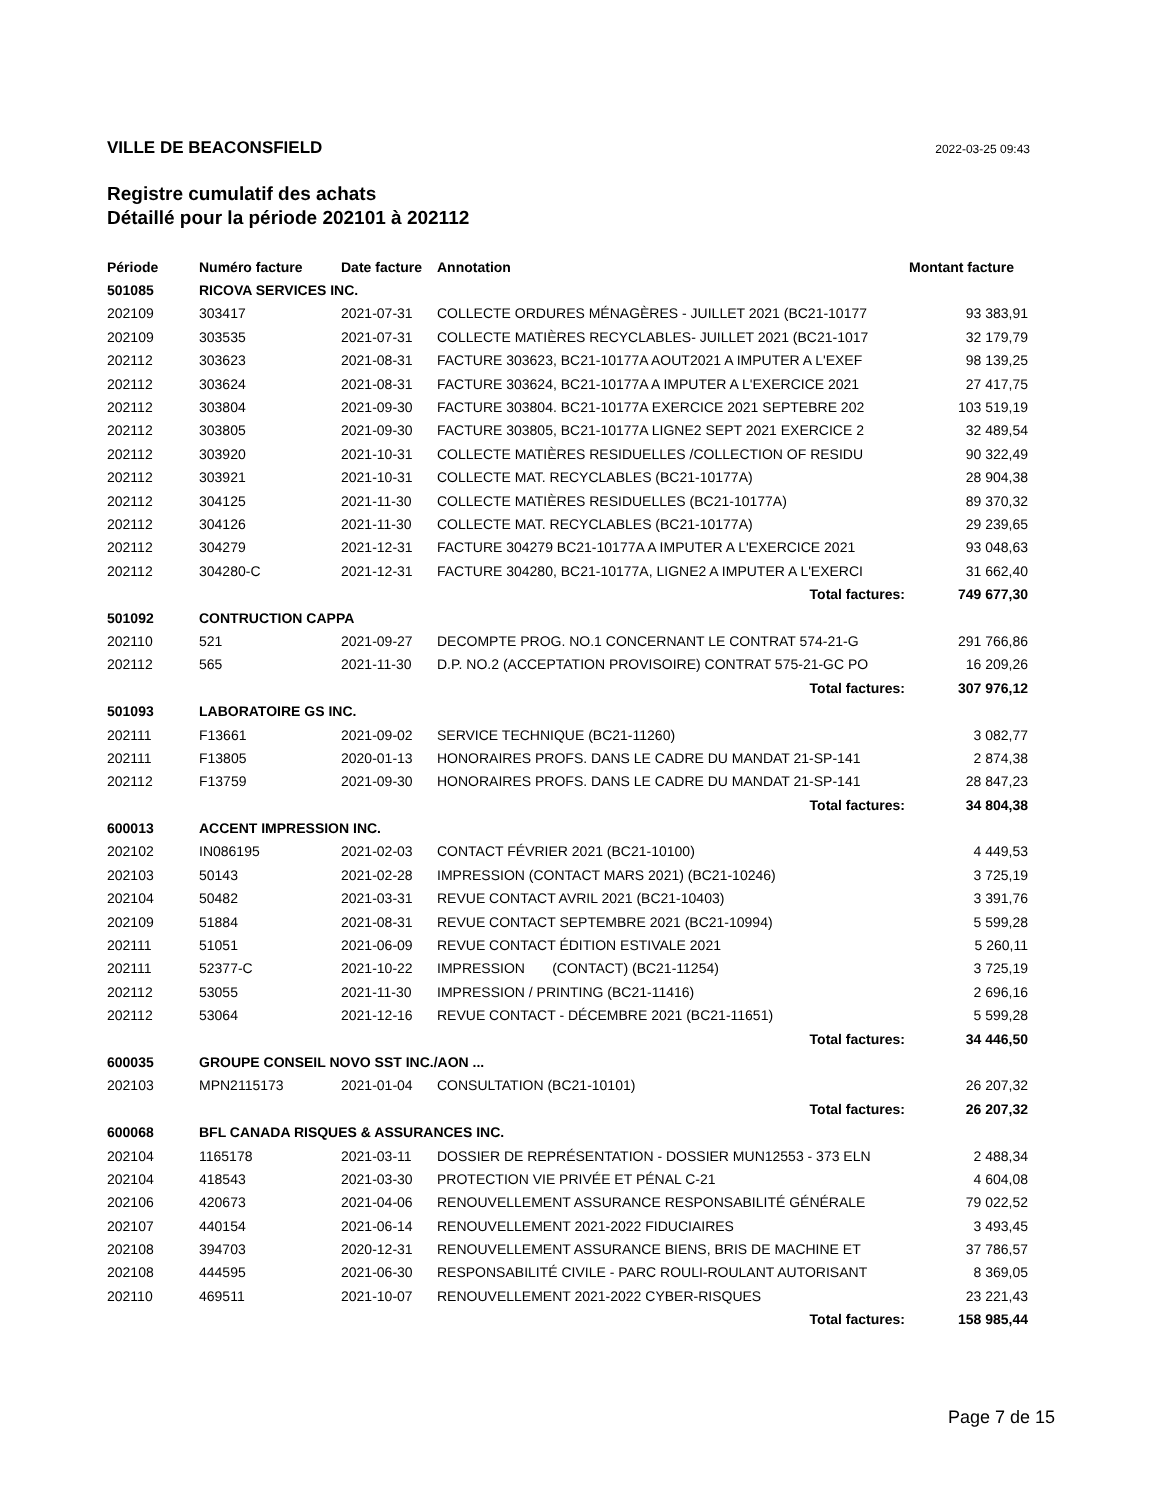VILLE DE BEACONSFIELD 2022-03-25 09:43
Registre cumulatif des achats
Détaillé pour la période 202101 à 202112
| Période | Numéro facture | Date facture | Annotation | Montant facture |
| --- | --- | --- | --- | --- |
| 501085 | RICOVA SERVICES INC. | | | |
| 202109 | 303417 | 2021-07-31 | COLLECTE ORDURES MÉNAGÈRES - JUILLET 2021 (BC21-10177 | 93 383,91 |
| 202109 | 303535 | 2021-07-31 | COLLECTE MATIÈRES RECYCLABLES- JUILLET 2021 (BC21-1017 | 32 179,79 |
| 202112 | 303623 | 2021-08-31 | FACTURE 303623, BC21-10177A AOUT2021 A IMPUTER A L'EXEF | 98 139,25 |
| 202112 | 303624 | 2021-08-31 | FACTURE 303624, BC21-10177A A IMPUTER A L'EXERCICE 2021 | 27 417,75 |
| 202112 | 303804 | 2021-09-30 | FACTURE 303804. BC21-10177A EXERCICE 2021 SEPTEBRE 202 | 103 519,19 |
| 202112 | 303805 | 2021-09-30 | FACTURE 303805, BC21-10177A LIGNE2 SEPT 2021 EXERCICE 2 | 32 489,54 |
| 202112 | 303920 | 2021-10-31 | COLLECTE MATIÈRES RESIDUELLES /COLLECTION OF RESIDU | 90 322,49 |
| 202112 | 303921 | 2021-10-31 | COLLECTE MAT. RECYCLABLES (BC21-10177A) | 28 904,38 |
| 202112 | 304125 | 2021-11-30 | COLLECTE MATIÈRES RESIDUELLES (BC21-10177A) | 89 370,32 |
| 202112 | 304126 | 2021-11-30 | COLLECTE MAT. RECYCLABLES (BC21-10177A) | 29 239,65 |
| 202112 | 304279 | 2021-12-31 | FACTURE 304279 BC21-10177A A IMPUTER A L'EXERCICE 2021 | 93 048,63 |
| 202112 | 304280-C | 2021-12-31 | FACTURE 304280, BC21-10177A, LIGNE2 A IMPUTER A L'EXERCI | 31 662,40 |
| | | | Total factures: | 749 677,30 |
| 501092 | CONTRUCTION CAPPA | | | |
| 202110 | 521 | 2021-09-27 | DECOMPTE PROG. NO.1 CONCERNANT LE CONTRAT 574-21-G | 291 766,86 |
| 202112 | 565 | 2021-11-30 | D.P. NO.2 (ACCEPTATION PROVISOIRE) CONTRAT 575-21-GC PO | 16 209,26 |
| | | | Total factures: | 307 976,12 |
| 501093 | LABORATOIRE GS INC. | | | |
| 202111 | F13661 | 2021-09-02 | SERVICE TECHNIQUE (BC21-11260) | 3 082,77 |
| 202111 | F13805 | 2020-01-13 | HONORAIRES PROFS. DANS LE CADRE DU MANDAT 21-SP-141 | 2 874,38 |
| 202112 | F13759 | 2021-09-30 | HONORAIRES PROFS. DANS LE CADRE DU MANDAT 21-SP-141 | 28 847,23 |
| | | | Total factures: | 34 804,38 |
| 600013 | ACCENT IMPRESSION INC. | | | |
| 202102 | IN086195 | 2021-02-03 | CONTACT FÉVRIER 2021 (BC21-10100) | 4 449,53 |
| 202103 | 50143 | 2021-02-28 | IMPRESSION (CONTACT MARS 2021) (BC21-10246) | 3 725,19 |
| 202104 | 50482 | 2021-03-31 | REVUE CONTACT AVRIL 2021 (BC21-10403) | 3 391,76 |
| 202109 | 51884 | 2021-08-31 | REVUE CONTACT SEPTEMBRE 2021 (BC21-10994) | 5 599,28 |
| 202111 | 51051 | 2021-06-09 | REVUE CONTACT ÉDITION ESTIVALE 2021 | 5 260,11 |
| 202111 | 52377-C | 2021-10-22 | IMPRESSION (CONTACT) (BC21-11254) | 3 725,19 |
| 202112 | 53055 | 2021-11-30 | IMPRESSION / PRINTING (BC21-11416) | 2 696,16 |
| 202112 | 53064 | 2021-12-16 | REVUE CONTACT - DÉCEMBRE 2021 (BC21-11651) | 5 599,28 |
| | | | Total factures: | 34 446,50 |
| 600035 | GROUPE CONSEIL NOVO SST INC./AON ... | | | |
| 202103 | MPN2115173 | 2021-01-04 | CONSULTATION (BC21-10101) | 26 207,32 |
| | | | Total factures: | 26 207,32 |
| 600068 | BFL CANADA RISQUES & ASSURANCES INC. | | | |
| 202104 | 1165178 | 2021-03-11 | DOSSIER DE REPRÉSENTATION - DOSSIER MUN12553 - 373 ELN | 2 488,34 |
| 202104 | 418543 | 2021-03-30 | PROTECTION VIE PRIVÉE ET PÉNAL C-21 | 4 604,08 |
| 202106 | 420673 | 2021-04-06 | RENOUVELLEMENT ASSURANCE RESPONSABILITÉ GÉNÉRALE | 79 022,52 |
| 202107 | 440154 | 2021-06-14 | RENOUVELLEMENT 2021-2022 FIDUCIAIRES | 3 493,45 |
| 202108 | 394703 | 2020-12-31 | RENOUVELLEMENT ASSURANCE BIENS, BRIS DE MACHINE ET | 37 786,57 |
| 202108 | 444595 | 2021-06-30 | RESPONSABILITÉ CIVILE - PARC ROULI-ROULANT AUTORISANT | 8 369,05 |
| 202110 | 469511 | 2021-10-07 | RENOUVELLEMENT 2021-2022 CYBER-RISQUES | 23 221,43 |
| | | | Total factures: | 158 985,44 |
Page 7 de 15